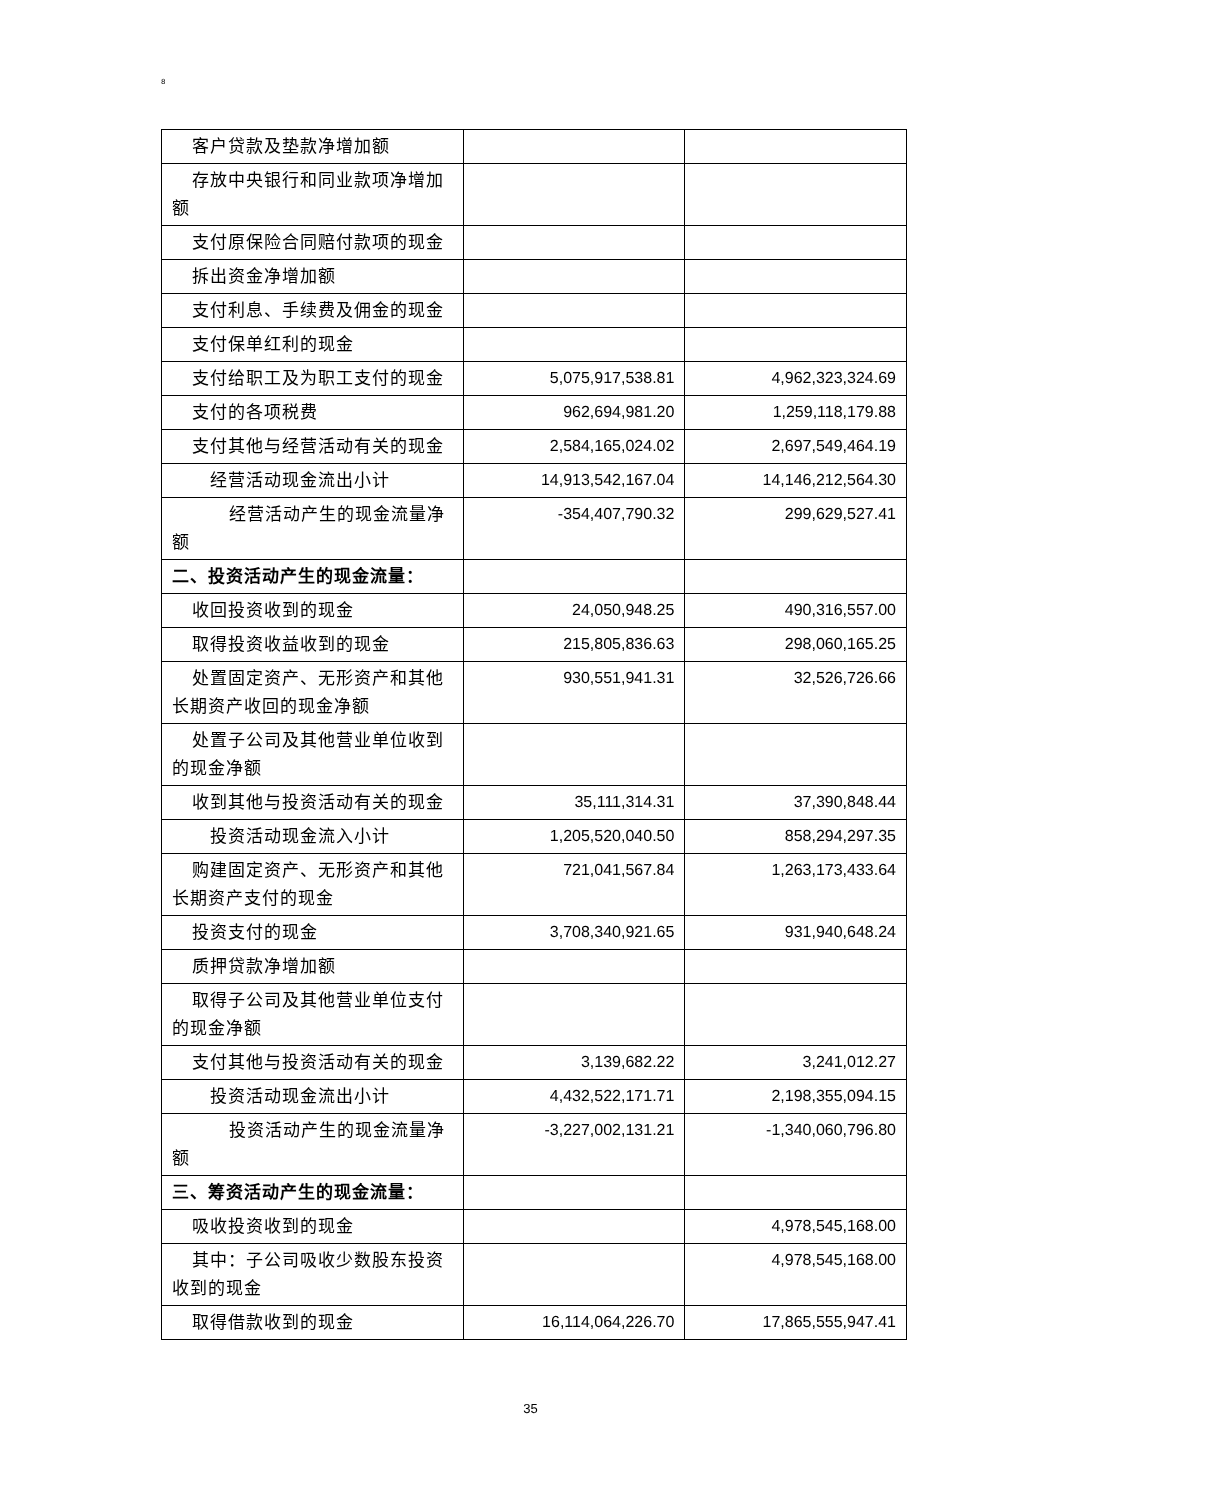8
| 客户贷款及垫款净增加额 | | |
| 存放中央银行和同业款项净增加额 | | |
| 支付原保险合同赔付款项的现金 | | |
| 拆出资金净增加额 | | |
| 支付利息、手续费及佣金的现金 | | |
| 支付保单红利的现金 | | |
| 支付给职工及为职工支付的现金 | 5,075,917,538.81 | 4,962,323,324.69 |
| 支付的各项税费 | 962,694,981.20 | 1,259,118,179.88 |
| 支付其他与经营活动有关的现金 | 2,584,165,024.02 | 2,697,549,464.19 |
| 经营活动现金流出小计 | 14,913,542,167.04 | 14,146,212,564.30 |
| 经营活动产生的现金流量净额 | -354,407,790.32 | 299,629,527.41 |
| 二、投资活动产生的现金流量： | | |
| 收回投资收到的现金 | 24,050,948.25 | 490,316,557.00 |
| 取得投资收益收到的现金 | 215,805,836.63 | 298,060,165.25 |
| 处置固定资产、无形资产和其他长期资产收回的现金净额 | 930,551,941.31 | 32,526,726.66 |
| 处置子公司及其他营业单位收到的现金净额 | | |
| 收到其他与投资活动有关的现金 | 35,111,314.31 | 37,390,848.44 |
| 投资活动现金流入小计 | 1,205,520,040.50 | 858,294,297.35 |
| 购建固定资产、无形资产和其他长期资产支付的现金 | 721,041,567.84 | 1,263,173,433.64 |
| 投资支付的现金 | 3,708,340,921.65 | 931,940,648.24 |
| 质押贷款净增加额 | | |
| 取得子公司及其他营业单位支付的现金净额 | | |
| 支付其他与投资活动有关的现金 | 3,139,682.22 | 3,241,012.27 |
| 投资活动现金流出小计 | 4,432,522,171.71 | 2,198,355,094.15 |
| 投资活动产生的现金流量净额 | -3,227,002,131.21 | -1,340,060,796.80 |
| 三、筹资活动产生的现金流量： | | |
| 吸收投资收到的现金 | | 4,978,545,168.00 |
| 其中：子公司吸收少数股东投资收到的现金 | | 4,978,545,168.00 |
| 取得借款收到的现金 | 16,114,064,226.70 | 17,865,555,947.41 |
35